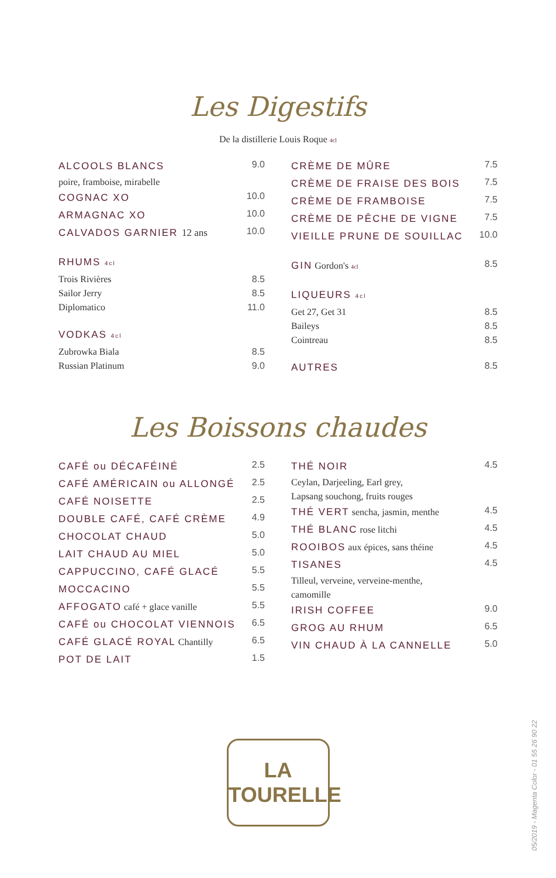Les Digestifs
De la distillerie Louis Roque 4cl
ALCOOLS BLANCS 9.0
poire, framboise, mirabelle
COGNAC XO 10.0
ARMAGNAC XO 10.0
CALVADOS GARNIER 12 ans 10.0
RHUMS 4cl
Trois Rivières 8.5
Sailor Jerry 8.5
Diplomatico 11.0
VODKAS 4cl
Zubrowka Biala 8.5
Russian Platinum 9.0
CRÈME DE MÛRE 7.5
CRÈME DE FRAISE DES BOIS 7.5
CRÈME DE FRAMBOISE 7.5
CRÈME DE PÊCHE DE VIGNE 7.5
VIEILLE PRUNE DE SOUILLAC 10.0
GIN Gordon's 4cl 8.5
LIQUEURS 4cl
Get 27, Get 31 8.5
Baileys 8.5
Cointreau 8.5
AUTRES 8.5
Les Boissons chaudes
CAFÉ ou DÉCAFÉINÉ 2.5
CAFÉ AMÉRICAIN ou ALLONGÉ 2.5
CAFÉ NOISETTE 2.5
DOUBLE CAFÉ, CAFÉ CRÈME 4.9
CHOCOLAT CHAUD 5.0
LAIT CHAUD AU MIEL 5.0
CAPPUCCINO, CAFÉ GLACÉ 5.5
MOCCACINO 5.5
AFFOGATO café + glace vanille 5.5
CAFÉ ou CHOCOLAT VIENNOIS 6.5
CAFÉ GLACÉ ROYAL Chantilly 6.5
POT DE LAIT 1.5
THÉ NOIR 4.5
Ceylan, Darjeeling, Earl grey,
Lapsang souchong, fruits rouges
THÉ VERT sencha, jasmin, menthe 4.5
THÉ BLANC rose litchi 4.5
ROOIBOS aux épices, sans théine 4.5
TISANES 4.5
Tilleul, verveine, verveine-menthe,
camomille
IRISH COFFEE 9.0
GROG AU RHUM 6.5
VIN CHAUD À LA CANNELLE 5.0
LA
TOURELLE
05/2019 - Magenta Color - 01 55 26 90 22